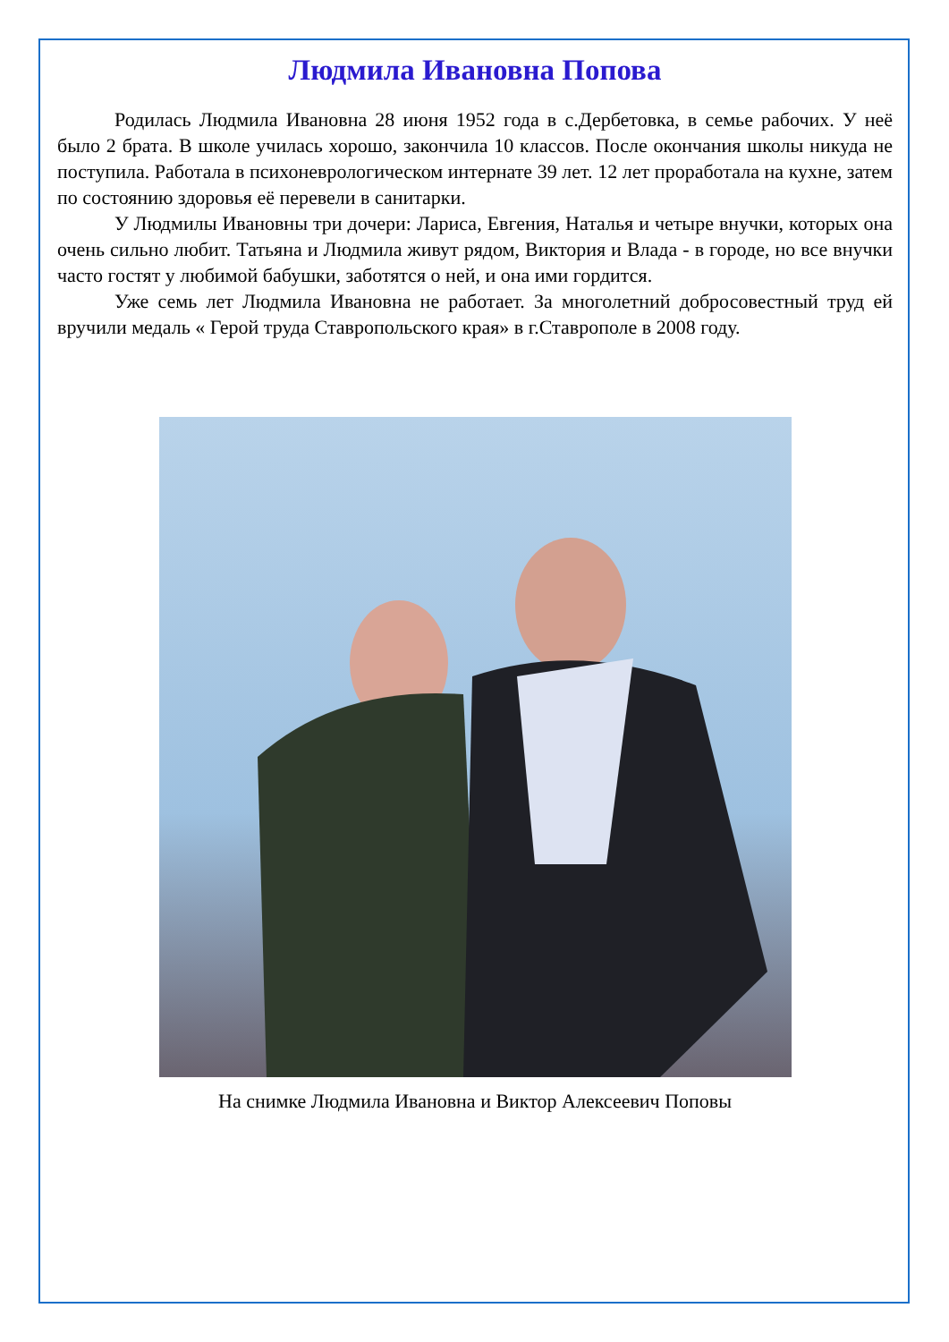Людмила Ивановна Попова
Родилась Людмила Ивановна 28 июня 1952 года в с.Дербетовка, в семье рабочих. У неё было 2 брата. В школе училась хорошо, закончила 10 классов. После окончания школы никуда не поступила. Работала в психоневрологическом интернате 39 лет. 12 лет проработала на кухне, затем по состоянию здоровья её перевели в санитарки.
У Людмилы Ивановны три дочери: Лариса, Евгения, Наталья и четыре внучки, которых она очень сильно любит. Татьяна и Людмила живут рядом, Виктория и Влада - в городе, но все внучки часто гостят у любимой бабушки, заботятся о ней, и она ими гордится.
Уже семь лет Людмила Ивановна не работает. За многолетний добросовестный труд ей вручили медаль « Герой труда Ставропольского края» в г.Ставрополе в 2008 году.
На снимке Людмила Ивановна и Виктор Алексеевич Поповы